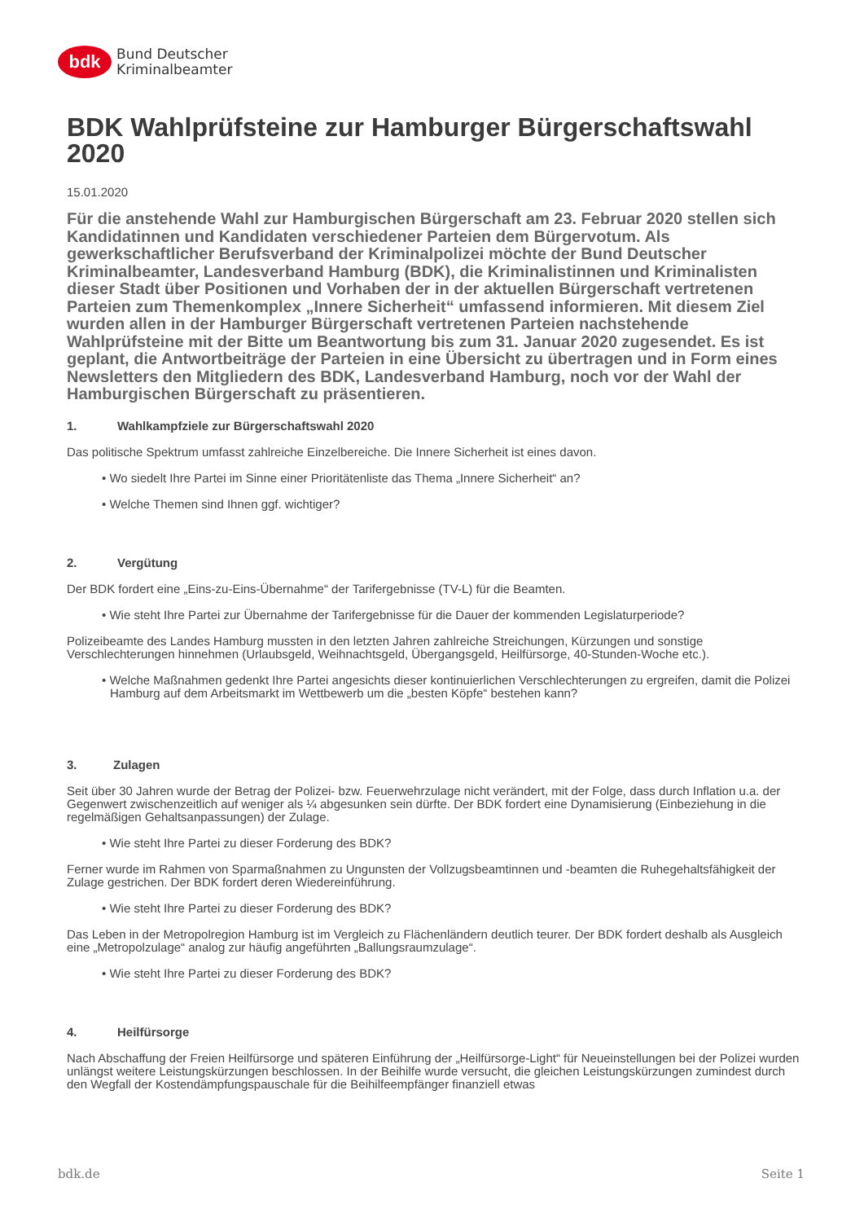bdk
Bund Deutscher
Kriminalbeamter
BDK Wahlprüfsteine zur Hamburger Bürgerschaftswahl 2020
15.01.2020
Für die anstehende Wahl zur Hamburgischen Bürgerschaft am 23. Februar 2020 stellen sich Kandidatinnen und Kandidaten verschiedener Parteien dem Bürgervotum. Als gewerkschaftlicher Berufsverband der Kriminalpolizei möchte der Bund Deutscher Kriminalbeamter, Landesverband Hamburg (BDK), die Kriminalistinnen und Kriminalisten dieser Stadt über Positionen und Vorhaben der in der aktuellen Bürgerschaft vertretenen Parteien zum Themenkomplex „Innere Sicherheit“ umfassend informieren. Mit diesem Ziel wurden allen in der Hamburger Bürgerschaft vertretenen Parteien nachstehende Wahlprüfsteine mit der Bitte um Beantwortung bis zum 31. Januar 2020 zugesendet. Es ist geplant, die Antwortbeiträge der Parteien in eine Übersicht zu übertragen und in Form eines Newsletters den Mitgliedern des BDK, Landesverband Hamburg, noch vor der Wahl der Hamburgischen Bürgerschaft zu präsentieren.
1. Wahlkampfziele zur Bürgerschaftswahl 2020
Das politische Spektrum umfasst zahlreiche Einzelbereiche. Die Innere Sicherheit ist eines davon.
• Wo siedelt Ihre Partei im Sinne einer Prioritätenliste das Thema „Innere Sicherheit“ an?
• Welche Themen sind Ihnen ggf. wichtiger?
2. Vergütung
Der BDK fordert eine „Eins-zu-Eins-Übernahme“ der Tarifergebnisse (TV-L) für die Beamten.
• Wie steht Ihre Partei zur Übernahme der Tarifergebnisse für die Dauer der kommenden Legislaturperiode?
Polizeibeamte des Landes Hamburg mussten in den letzten Jahren zahlreiche Streichungen, Kürzungen und sonstige Verschlechterungen hinnehmen (Urlaubsgeld, Weihnachtsgeld, Übergangsgeld, Heilfürsorge, 40-Stunden-Woche etc.).
• Welche Maßnahmen gedenkt Ihre Partei angesichts dieser kontinuierlichen Verschlechterungen zu ergreifen, damit die Polizei Hamburg auf dem Arbeitsmarkt im Wettbewerb um die „besten Köpfe“ bestehen kann?
3. Zulagen
Seit über 30 Jahren wurde der Betrag der Polizei- bzw. Feuerwehrzulage nicht verändert, mit der Folge, dass durch Inflation u.a. der Gegenwert zwischenzeitlich auf weniger als ¼ abgesunken sein dürfte. Der BDK fordert eine Dynamisierung (Einbeziehung in die regelmäßigen Gehaltsanpassungen) der Zulage.
• Wie steht Ihre Partei zu dieser Forderung des BDK?
Ferner wurde im Rahmen von Sparmaßnahmen zu Ungunsten der Vollzugsbeamtinnen und -beamten die Ruhegehaltsfähigkeit der Zulage gestrichen. Der BDK fordert deren Wiedereinführung.
• Wie steht Ihre Partei zu dieser Forderung des BDK?
Das Leben in der Metropolregion Hamburg ist im Vergleich zu Flächenländern deutlich teurer. Der BDK fordert deshalb als Ausgleich eine „Metropolzulage“ analog zur häufig angeführten „Ballungsraumzulage“.
• Wie steht Ihre Partei zu dieser Forderung des BDK?
4. Heilfürsorge
Nach Abschaffung der Freien Heilfürsorge und späteren Einführung der „Heilfürsorge-Light“ für Neueinstellungen bei der Polizei wurden unlängst weitere Leistungskürzungen beschlossen. In der Beihilfe wurde versucht, die gleichen Leistungskürzungen zumindest durch den Wegfall der Kostendämpfungspauschale für die Beihilfeempfänger finanziell etwas
bdk.de Seite 1